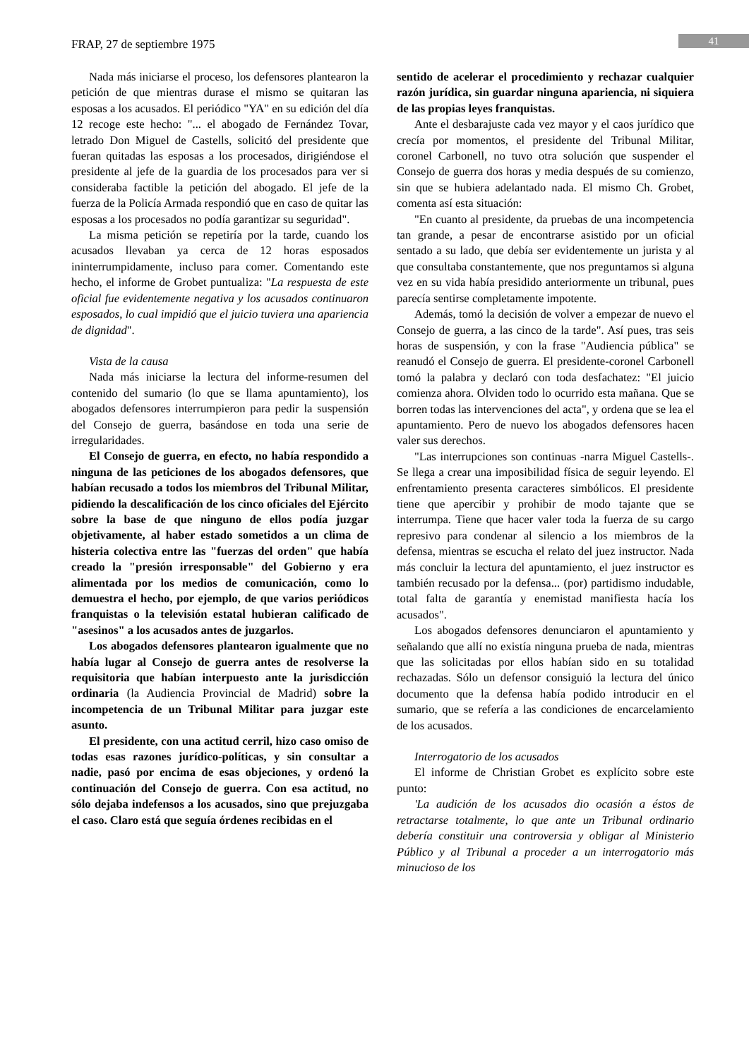FRAP, 27 de septiembre 1975 41
Nada más iniciarse el proceso, los defensores plantearon la petición de que mientras durase el mismo se quitaran las esposas a los acusados. El periódico "YA" en su edición del día 12 recoge este hecho: "... el abogado de Fernández Tovar, letrado Don Miguel de Castells, solicitó del presidente que fueran quitadas las esposas a los procesados, dirigiéndose el presidente al jefe de la guardia de los procesados para ver si consideraba factible la petición del abogado. El jefe de la fuerza de la Policía Armada respondió que en caso de quitar las esposas a los procesados no podía garantizar su seguridad".
La misma petición se repetiría por la tarde, cuando los acusados llevaban ya cerca de 12 horas esposados ininterrumpidamente, incluso para comer. Comentando este hecho, el informe de Grobet puntualiza: "La respuesta de este oficial fue evidentemente negativa y los acusados continuaron esposados, lo cual impidió que el juicio tuviera una apariencia de dignidad".
Vista de la causa
Nada más iniciarse la lectura del informe-resumen del contenido del sumario (lo que se llama apuntamiento), los abogados defensores interrumpieron para pedir la suspensión del Consejo de guerra, basándose en toda una serie de irregularidades.
El Consejo de guerra, en efecto, no había respondido a ninguna de las peticiones de los abogados defensores, que habían recusado a todos los miembros del Tribunal Militar, pidiendo la descalificación de los cinco oficiales del Ejército sobre la base de que ninguno de ellos podía juzgar objetivamente, al haber estado sometidos a un clima de histeria colectiva entre las "fuerzas del orden" que había creado la "presión irresponsable" del Gobierno y era alimentada por los medios de comunicación, como lo demuestra el hecho, por ejemplo, de que varios periódicos franquistas o la televisión estatal hubieran calificado de "asesinos" a los acusados antes de juzgarlos.
Los abogados defensores plantearon igualmente que no había lugar al Consejo de guerra antes de resolverse la requisitoria que habían interpuesto ante la jurisdicción ordinaria (la Audiencia Provincial de Madrid) sobre la incompetencia de un Tribunal Militar para juzgar este asunto.
El presidente, con una actitud cerril, hizo caso omiso de todas esas razones jurídico-políticas, y sin consultar a nadie, pasó por encima de esas objeciones, y ordenó la continuación del Consejo de guerra. Con esa actitud, no sólo dejaba indefensos a los acusados, sino que prejuzgaba el caso. Claro está que seguía órdenes recibidas en el
sentido de acelerar el procedimiento y rechazar cualquier razón jurídica, sin guardar ninguna apariencia, ni siquiera de las propias leyes franquistas.
Ante el desbarajuste cada vez mayor y el caos jurídico que crecía por momentos, el presidente del Tribunal Militar, coronel Carbonell, no tuvo otra solución que suspender el Consejo de guerra dos horas y media después de su comienzo, sin que se hubiera adelantado nada. El mismo Ch. Grobet, comenta así esta situación:
"En cuanto al presidente, da pruebas de una incompetencia tan grande, a pesar de encontrarse asistido por un oficial sentado a su lado, que debía ser evidentemente un jurista y al que consultaba constantemente, que nos preguntamos si alguna vez en su vida había presidido anteriormente un tribunal, pues parecía sentirse completamente impotente.
Además, tomó la decisión de volver a empezar de nuevo el Consejo de guerra, a las cinco de la tarde". Así pues, tras seis horas de suspensión, y con la frase "Audiencia pública" se reanudó el Consejo de guerra. El presidente-coronel Carbonell tomó la palabra y declaró con toda desfachatez: "El juicio comienza ahora. Olviden todo lo ocurrido esta mañana. Que se borren todas las intervenciones del acta", y ordena que se lea el apuntamiento. Pero de nuevo los abogados defensores hacen valer sus derechos.
"Las interrupciones son continuas -narra Miguel Castells-. Se llega a crear una imposibilidad física de seguir leyendo. El enfrentamiento presenta caracteres simbólicos. El presidente tiene que apercibir y prohibir de modo tajante que se interrumpa. Tiene que hacer valer toda la fuerza de su cargo represivo para condenar al silencio a los miembros de la defensa, mientras se escucha el relato del juez instructor. Nada más concluir la lectura del apuntamiento, el juez instructor es también recusado por la defensa... (por) partidismo indudable, total falta de garantía y enemistad manifiesta hacía los acusados".
Los abogados defensores denunciaron el apuntamiento y señalando que allí no existía ninguna prueba de nada, mientras que las solicitadas por ellos habían sido en su totalidad rechazadas. Sólo un defensor consiguió la lectura del único documento que la defensa había podido introducir en el sumario, que se refería a las condiciones de encarcelamiento de los acusados.
Interrogatorio de los acusados
El informe de Christian Grobet es explícito sobre este punto:
'La audición de los acusados dio ocasión a éstos de retractarse totalmente, lo que ante un Tribunal ordinario debería constituir una controversia y obligar al Ministerio Público y al Tribunal a proceder a un interrogatorio más minucioso de los